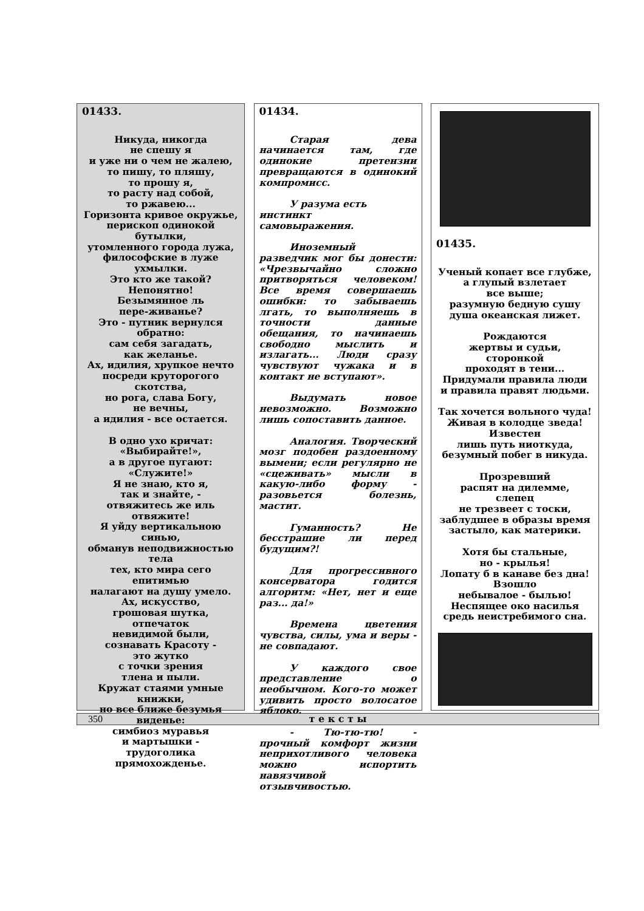01433.
Никуда, никогда
не спешу я
и уже ни о чем не жалею,
то пишу, то пляшу,
то прошу я,
то расту над собой,
то ржавею...
Горизонта кривое окружье,
перископ одинокой
бутылки,
утомленного города лужа,
философские в луже
ухмылки.
Это кто же такой?
Непонятно!
Безымянное ль
пере-живанье?
Это - путник вернулся
обратно:
сам себя загадать,
как желанье.
Ах, идилия, хрупкое нечто
посреди круторогого
скотства,
но рога, слава Богу,
не вечны,
а идилия - все остается.
В одно ухо кричат:
«Выбирайте!»,
а в другое пугают:
«Служите!»
Я не знаю, кто я,
так и знайте, -
отвяжитесь же иль
отвяжите!
Я уйду вертикальною
синью,
обманув неподвижностью
тела
тех, кто мира сего
епитимью
налагают на душу умело.
Ах, искусство,
грошовая шутка,
отпечаток
невидимой были,
сознавать Красоту -
это жутко
с точки зрения
тлена и пыли.
Кружат стаями умные
книжки,
но все ближе безумья
виденье:
симбиоз муравья
и мартышки -
трудоголика
прямохожденье.
01434.
Старая дева начинается там, где одинокие претензии превращаются в одинокий компромисс.
У разума есть
инстинкт
самовыражения.
Иноземный разведчик мог бы донести: «Чрезвычайно сложно притворяться человеком! Все время совершаешь ошибки: то забываешь лгать, то выполняешь в точности данные обещания, то начинаешь свободно мыслить и излагать... Люди сразу чувствуют чужака и в контакт не вступают».
Выдумать новое невозможно. Возможно лишь сопоставить данное.
Аналогия. Творческий мозг подобен раздоенному вымени; если регулярно не «сцеживать» мысли в какую-либо форму - разовьется болезнь, мастит.
Гуманность? Не бесстрашие ли перед будущим?!
Для прогрессивного консерватора годится алгоритм: «Нет, нет и еще раз... да!»
Времена цветения чувства, силы, ума и веры - не совпадают.
У каждого свое представление о необычном. Кого-то может удивить просто волосатое яблоко.
- Тю-тю-тю! - прочный комфорт жизни неприхотливого человека можно испортить навязчивой отзывчивостью.
01435.
Ученый копает все глубже,
а глупый взлетает
все выше;
разумную бедную сушу
душа океанская лижет.
Рождаются
жертвы и судьи,
сторонкой
проходят в тени...
Придумали правила люди
и правила правят людьми.
Так хочется вольного чуда!
Живая в колодце зведа!
Известен
лишь путь ниоткуда,
безумный побег в никуда.
Прозревший
распят на дилемме,
слепец
не трезвеет с тоски,
заблудшее в образы время
застыло, как материки.
Хотя бы стальные,
но - крылья!
Лопату б в канаве без дна!
Взошло
небывалое - былью!
Неспящее око насилья
средь неистребимого сна.
350 т е к с т ы